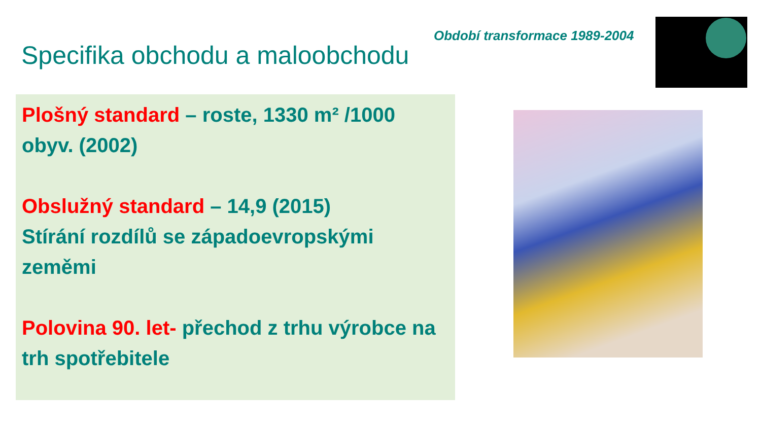Období transformace 1989-2004
Specifika obchodu a maloobchodu
Plošný standard – roste, 1330 m² /1000 obyv. (2002)
Obslužný standard – 14,9 (2015)
Stírání rozdílů se západoevropskými zeměmi
Polovina 90. let- přechod z trhu výrobce na trh spotřebitele